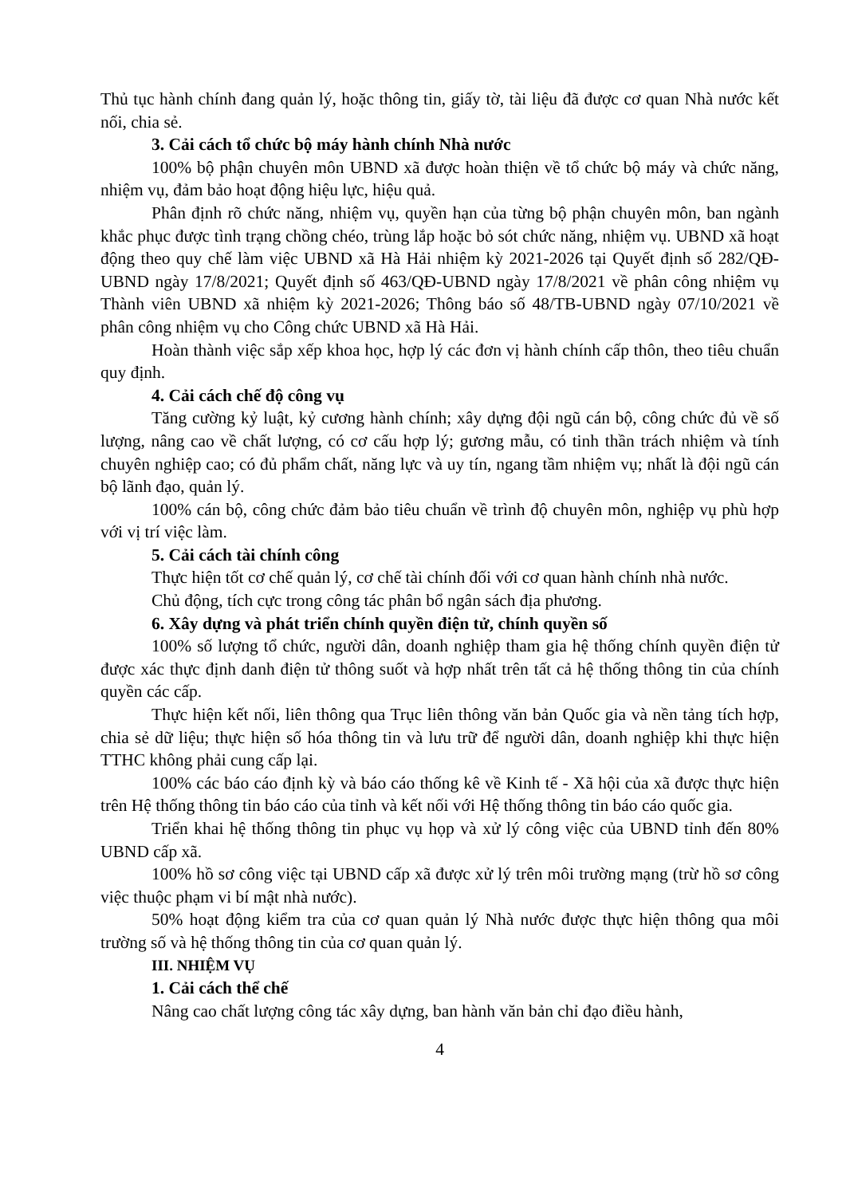Thủ tục hành chính đang quản lý, hoặc thông tin, giấy tờ, tài liệu đã được cơ quan Nhà nước kết nối, chia sẻ.
3. Cải cách tổ chức bộ máy hành chính Nhà nước
100% bộ phận chuyên môn UBND xã được hoàn thiện về tổ chức bộ máy và chức năng, nhiệm vụ, đảm bảo hoạt động hiệu lực, hiệu quả.
Phân định rõ chức năng, nhiệm vụ, quyền hạn của từng bộ phận chuyên môn, ban ngành khắc phục được tình trạng chồng chéo, trùng lắp hoặc bỏ sót chức năng, nhiệm vụ. UBND xã hoạt động theo quy chế làm việc UBND xã Hà Hải nhiệm kỳ 2021-2026 tại Quyết định số 282/QĐ-UBND ngày 17/8/2021; Quyết định số 463/QĐ-UBND ngày 17/8/2021 về phân công nhiệm vụ Thành viên UBND xã nhiệm kỳ 2021-2026; Thông báo số 48/TB-UBND ngày 07/10/2021 về phân công nhiệm vụ cho Công chức UBND xã Hà Hải.
Hoàn thành việc sắp xếp khoa học, hợp lý các đơn vị hành chính cấp thôn, theo tiêu chuẩn quy định.
4. Cải cách chế độ công vụ
Tăng cường kỷ luật, kỷ cương hành chính; xây dựng đội ngũ cán bộ, công chức đủ về số lượng, nâng cao về chất lượng, có cơ cấu hợp lý; gương mẫu, có tinh thần trách nhiệm và tính chuyên nghiệp cao; có đủ phẩm chất, năng lực và uy tín, ngang tầm nhiệm vụ; nhất là đội ngũ cán bộ lãnh đạo, quản lý.
100% cán bộ, công chức đảm bảo tiêu chuẩn về trình độ chuyên môn, nghiệp vụ phù hợp với vị trí việc làm.
5. Cải cách tài chính công
Thực hiện tốt cơ chế quản lý, cơ chế tài chính đối với cơ quan hành chính nhà nước.
Chủ động, tích cực trong công tác phân bổ ngân sách địa phương.
6. Xây dựng và phát triển chính quyền điện tử, chính quyền số
100% số lượng tổ chức, người dân, doanh nghiệp tham gia hệ thống chính quyền điện tử được xác thực định danh điện tử thông suốt và hợp nhất trên tất cả hệ thống thông tin của chính quyền các cấp.
Thực hiện kết nối, liên thông qua Trục liên thông văn bản Quốc gia và nền tảng tích hợp, chia sẻ dữ liệu; thực hiện số hóa thông tin và lưu trữ để người dân, doanh nghiệp khi thực hiện TTHC không phải cung cấp lại.
100% các báo cáo định kỳ và báo cáo thống kê về Kinh tế - Xã hội của xã được thực hiện trên Hệ thống thông tin báo cáo của tỉnh và kết nối với Hệ thống thông tin báo cáo quốc gia.
Triển khai hệ thống thông tin phục vụ họp và xử lý công việc của UBND tỉnh đến 80% UBND cấp xã.
100% hồ sơ công việc tại UBND cấp xã được xử lý trên môi trường mạng (trừ hồ sơ công việc thuộc phạm vi bí mật nhà nước).
50% hoạt động kiểm tra của cơ quan quản lý Nhà nước được thực hiện thông qua môi trường số và hệ thống thông tin của cơ quan quản lý.
III. NHIỆM VỤ
1. Cải cách thể chế
Nâng cao chất lượng công tác xây dựng, ban hành văn bản chỉ đạo điều hành,
4